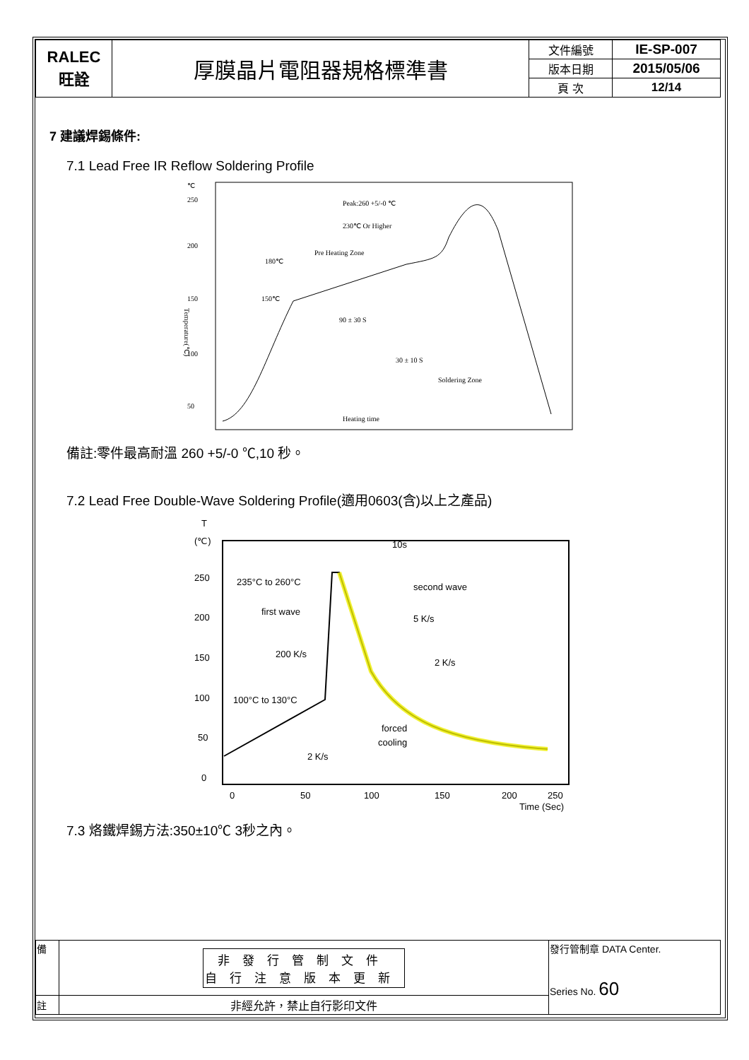| RALEC 旺詮 | 厚膜晶片電阻器規格標準書 | 文件編號 | IE-SP-007 |
| | | 版本日期 | 2015/05/06 |
| | | 頁 次 | 12/14 |
7 建議焊錫條件:
7.1 Lead Free IR Reflow Soldering Profile
℃
250
200
150
100
50
Temperature(℃)
Peak:260 +5/-0 ℃
230℃ Or Higher
Pre Heating Zone
180℃
150℃
90 ± 30 S
30 ± 10 S
Soldering Zone
Heating time
備註:零件最高耐溫 260 +5/-0 ℃,10 秒。
7.2 Lead Free Double-Wave Soldering Profile(適用0603(含)以上之產品)
T
(℃)
250
200
150
100
50
0
0
50
100
150
200
250
Time (Sec)
10s
235°C to 260°C
second wave
first wave
5 K/s
200 K/s
2 K/s
100°C to 130°C
forced
cooling
2 K/s
7.3 烙鐵焊錫方法:350±10℃ 3秒之內。
| 備 | 非發行管制文件 自行注意版本更新 | 發行管制章 DATA Center. Series No. 60 |
| 註 | 非經允許，禁止自行影印文件 | |